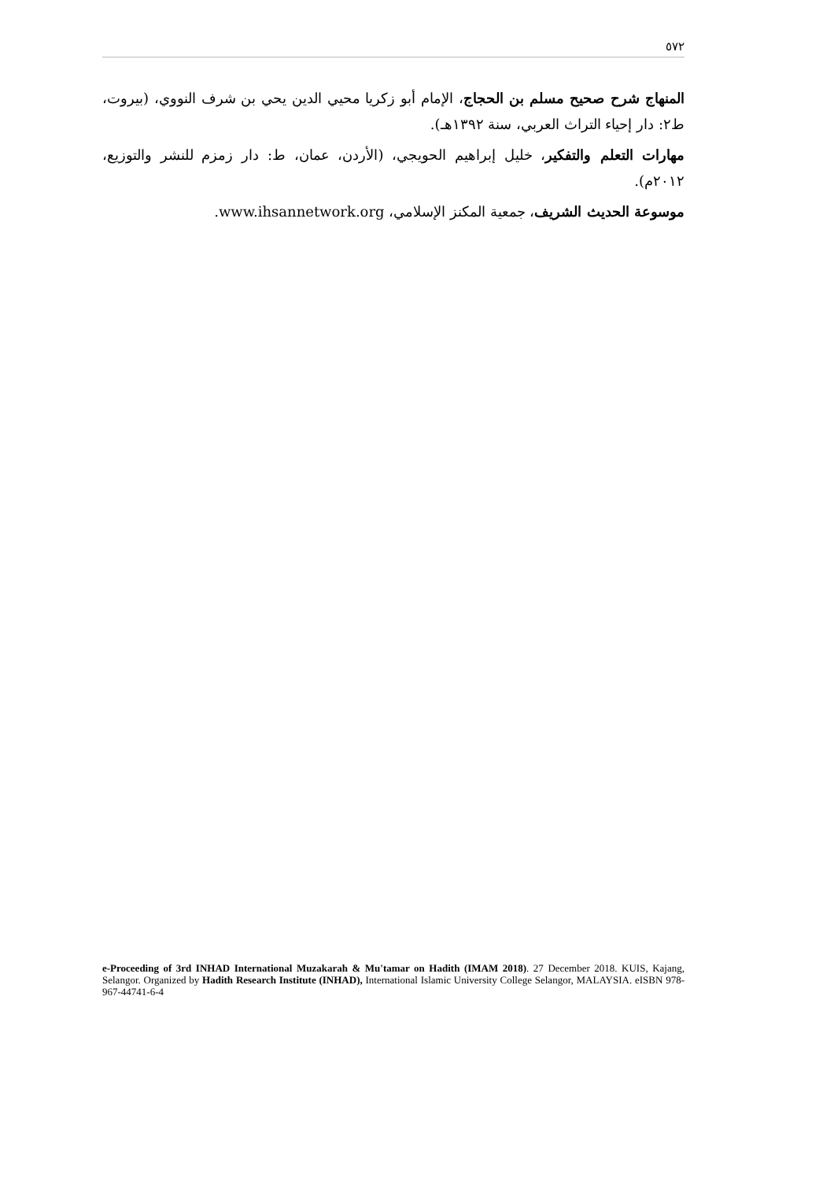٥٧٢
المنهاج شرح صحيح مسلم بن الحجاج، الإمام أبو زكريا محيي الدين يحي بن شرف النووي، (بيروت، ط٢: دار إحياء التراث العربي، سنة ١٣٩٢هـ).
مهارات التعلم والتفكير، خليل إبراهيم الحويجي، (الأردن، عمان، ط: دار زمزم للنشر والتوزيع، ٢٠١٢م).
موسوعة الحديث الشريف، جمعية المكنز الإسلامي، www.ihsannetwork.org.
e-Proceeding of 3rd INHAD International Muzakarah & Mu'tamar on Hadith (IMAM 2018). 27 December 2018. KUIS, Kajang, Selangor. Organized by Hadith Research Institute (INHAD), International Islamic University College Selangor, MALAYSIA. eISBN 978-967-44741-6-4